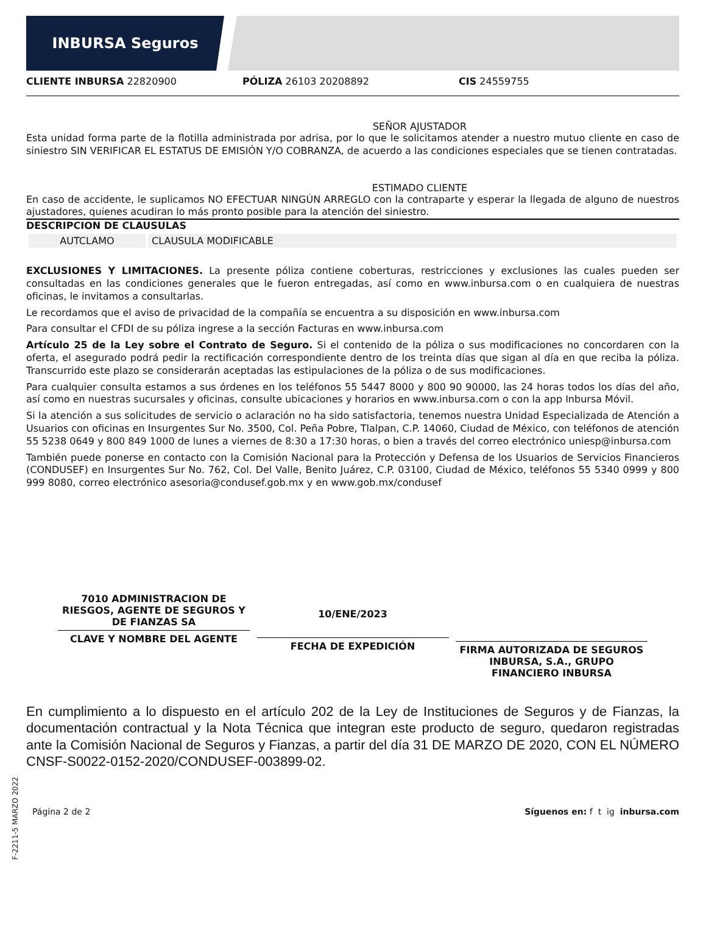F-2211-5 MARZO 2022
INBURSA Seguros
CLIENTE INBURSA 22820900 PÓLIZA 26103 20208892 CIS 24559755
SEÑOR AJUSTADOR
Esta unidad forma parte de la flotilla administrada por adrisa, por lo que le solicitamos atender a nuestro mutuo cliente en caso de siniestro SIN VERIFICAR EL ESTATUS DE EMISIÓN Y/O COBRANZA, de acuerdo a las condiciones especiales que se tienen contratadas.
ESTIMADO CLIENTE
En caso de accidente, le suplicamos NO EFECTUAR NINGÚN ARREGLO con la contraparte y esperar la llegada de alguno de nuestros ajustadores, quienes acudiran lo más pronto posible para la atención del siniestro.
DESCRIPCION DE CLAUSULAS
| AUTCLAMO | CLAUSULA MODIFICABLE |
EXCLUSIONES Y LIMITACIONES. La presente póliza contiene coberturas, restricciones y exclusiones las cuales pueden ser consultadas en las condiciones generales que le fueron entregadas, así como en www.inbursa.com o en cualquiera de nuestras oficinas, le invitamos a consultarlas.
Le recordamos que el aviso de privacidad de la compañía se encuentra a su disposición en www.inbursa.com
Para consultar el CFDI de su póliza ingrese a la sección Facturas en www.inbursa.com
Artículo 25 de la Ley sobre el Contrato de Seguro. Si el contenido de la póliza o sus modificaciones no concordaren con la oferta, el asegurado podrá pedir la rectificación correspondiente dentro de los treinta días que sigan al día en que reciba la póliza. Transcurrido este plazo se considerarán aceptadas las estipulaciones de la póliza o de sus modificaciones.
Para cualquier consulta estamos a sus órdenes en los teléfonos 55 5447 8000 y 800 90 90000, las 24 horas todos los días del año, así como en nuestras sucursales y oficinas, consulte ubicaciones y horarios en www.inbursa.com o con la app Inbursa Móvil.
Si la atención a sus solicitudes de servicio o aclaración no ha sido satisfactoria, tenemos nuestra Unidad Especializada de Atención a Usuarios con oficinas en Insurgentes Sur No. 3500, Col. Peña Pobre, Tlalpan, C.P. 14060, Ciudad de México, con teléfonos de atención 55 5238 0649 y 800 849 1000 de lunes a viernes de 8:30 a 17:30 horas, o bien a través del correo electrónico uniesp@inbursa.com
También puede ponerse en contacto con la Comisión Nacional para la Protección y Defensa de los Usuarios de Servicios Financieros (CONDUSEF) en Insurgentes Sur No. 762, Col. Del Valle, Benito Juárez, C.P. 03100, Ciudad de México, teléfonos 55 5340 0999 y 800 999 8080, correo electrónico asesoria@condusef.gob.mx y en www.gob.mx/condusef
7010 ADMINISTRACION DE RIESGOS, AGENTE DE SEGUROS Y DE FIANZAS SA
CLAVE Y NOMBRE DEL AGENTE
10/ENE/2023
FECHA DE EXPEDICIÓN
FIRMA AUTORIZADA DE SEGUROS INBURSA, S.A., GRUPO FINANCIERO INBURSA
En cumplimiento a lo dispuesto en el artículo 202 de la Ley de Instituciones de Seguros y de Fianzas, la documentación contractual y la Nota Técnica que integran este producto de seguro, quedaron registradas ante la Comisión Nacional de Seguros y Fianzas, a partir del día 31 DE MARZO DE 2020, CON EL NÚMERO CNSF-S0022-0152-2020/CONDUSEF-003899-02.
Página 2 de 2 Síguenos en: f t ig inbursa.com